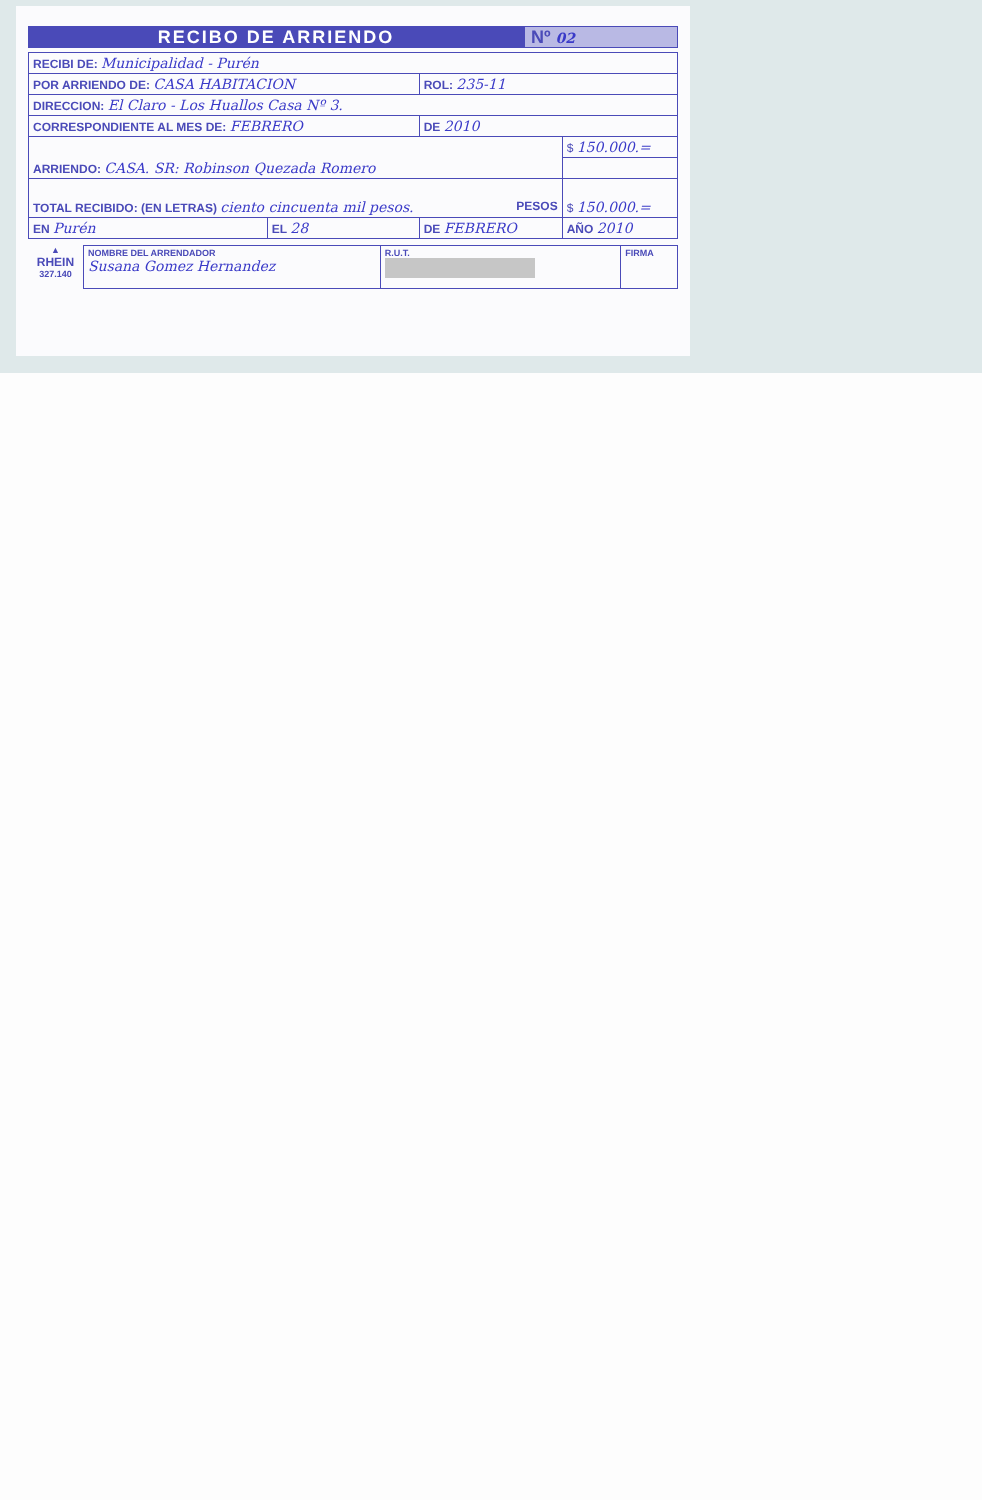RECIBO DE ARRIENDO
Nº 02
| RECIBI DE: Municipalidad - Purén | | | |
| POR ARRIENDO DE: CASA HABITACION | | ROL: 235-11 | |
| DIRECCION: El Claro - Los Huallos Casa Nº 3. | | | |
| CORRESPONDIENTE AL MES DE: FEBRERO | | DE 2010 | |
| ARRIENDO: CASA. SR: Robinson Quezada Romero | | | $ 150.000.= |
| TOTAL RECIBIDO: (EN LETRAS) ciento cincuenta mil pesos. PESOS | | | $ 150.000.= |
| EN Purén | EL 28 | DE FEBRERO | AÑO 2010 |
▲
RHEIN
327.140
| NOMBRE DEL ARRENDADOR Susana Gomez Hernandez | R.U.T. | FIRMA |